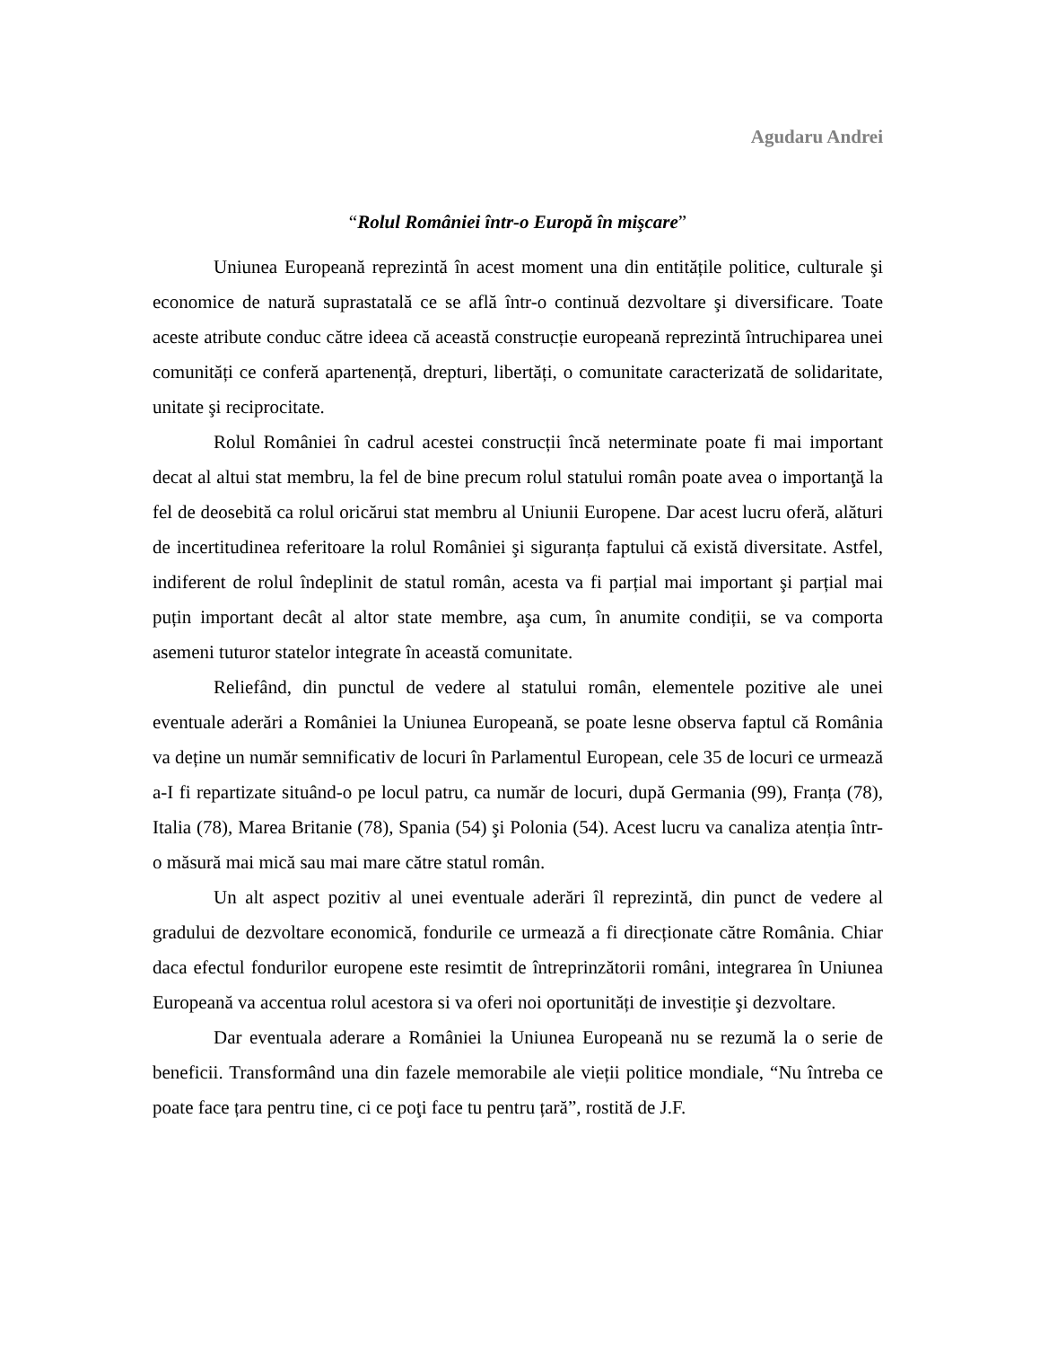Agudaru Andrei
“Rolul României într-o Europă în mişcare”
Uniunea Europeană reprezintă în acest moment una din entitățile politice, culturale şi economice de natură suprastatală ce se află într-o continuă dezvoltare şi diversificare. Toate aceste atribute conduc către ideea că această construcție europeană reprezintă întruchiparea unei comunități ce conferă apartenență, drepturi, libertăți, o comunitate caracterizată de solidaritate, unitate şi reciprocitate.
Rolul României în cadrul acestei construcții încă neterminate poate fi mai important decat al altui stat membru, la fel de bine precum rolul statului român poate avea o importanţă la fel de deosebită ca rolul oricărui stat membru al Uniunii Europene. Dar acest lucru oferă, alături de incertitudinea referitoare la rolul României şi siguranța faptului că există diversitate. Astfel, indiferent de rolul îndeplinit de statul român, acesta va fi parțial mai important şi parțial mai puțin important decât al altor state membre, aşa cum, în anumite condiții, se va comporta asemeni tuturor statelor integrate în această comunitate.
Reliefând, din punctul de vedere al statului român, elementele pozitive ale unei eventuale aderări a României la Uniunea Europeană, se poate lesne observa faptul că România va deține un număr semnificativ de locuri în Parlamentul European, cele 35 de locuri ce urmează a-I fi repartizate situând-o pe locul patru, ca număr de locuri, după Germania (99), Franța (78), Italia (78), Marea Britanie (78), Spania (54) şi Polonia (54). Acest lucru va canaliza atenția într-o măsură mai mică sau mai mare către statul român.
Un alt aspect pozitiv al unei eventuale aderări îl reprezintă, din punct de vedere al gradului de dezvoltare economică, fondurile ce urmează a fi direcționate către România. Chiar daca efectul fondurilor europene este resimtit de întreprinzătorii români, integrarea în Uniunea Europeană va accentua rolul acestora si va oferi noi oportunități de investiție şi dezvoltare.
Dar eventuala aderare a României la Uniunea Europeană nu se rezumă la o serie de beneficii. Transformând una din fazele memorabile ale vieții politice mondiale, “Nu întreba ce poate face țara pentru tine, ci ce poţi face tu pentru țară”, rostită de J.F.